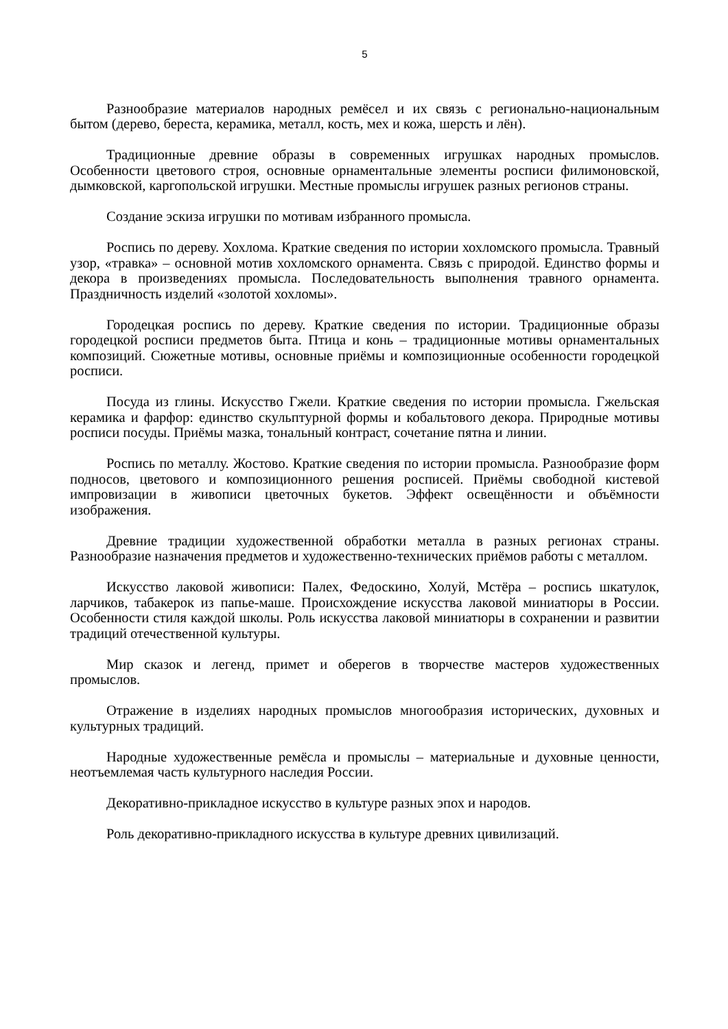5
Разнообразие материалов народных ремёсел и их связь с регионально-национальным бытом (дерево, береста, керамика, металл, кость, мех и кожа, шерсть и лён).
Традиционные древние образы в современных игрушках народных промыслов. Особенности цветового строя, основные орнаментальные элементы росписи филимоновской, дымковской, каргопольской игрушки. Местные промыслы игрушек разных регионов страны.
Создание эскиза игрушки по мотивам избранного промысла.
Роспись по дереву. Хохлома. Краткие сведения по истории хохломского промысла. Травный узор, «травка» – основной мотив хохломского орнамента. Связь с природой. Единство формы и декора в произведениях промысла. Последовательность выполнения травного орнамента. Праздничность изделий «золотой хохломы».
Городецкая роспись по дереву. Краткие сведения по истории. Традиционные образы городецкой росписи предметов быта. Птица и конь – традиционные мотивы орнаментальных композиций. Сюжетные мотивы, основные приёмы и композиционные особенности городецкой росписи.
Посуда из глины. Искусство Гжели. Краткие сведения по истории промысла. Гжельская керамика и фарфор: единство скульптурной формы и кобальтового декора. Природные мотивы росписи посуды. Приёмы мазка, тональный контраст, сочетание пятна и линии.
Роспись по металлу. Жостово. Краткие сведения по истории промысла. Разнообразие форм подносов, цветового и композиционного решения росписей. Приёмы свободной кистевой импровизации в живописи цветочных букетов. Эффект освещённости и объёмности изображения.
Древние традиции художественной обработки металла в разных регионах страны. Разнообразие назначения предметов и художественно-технических приёмов работы с металлом.
Искусство лаковой живописи: Палех, Федоскино, Холуй, Мстёра – роспись шкатулок, ларчиков, табакерок из папье-маше. Происхождение искусства лаковой миниатюры в России. Особенности стиля каждой школы. Роль искусства лаковой миниатюры в сохранении и развитии традиций отечественной культуры.
Мир сказок и легенд, примет и оберегов в творчестве мастеров художественных промыслов.
Отражение в изделиях народных промыслов многообразия исторических, духовных и культурных традиций.
Народные художественные ремёсла и промыслы – материальные и духовные ценности, неотъемлемая часть культурного наследия России.
Декоративно-прикладное искусство в культуре разных эпох и народов.
Роль декоративно-прикладного искусства в культуре древних цивилизаций.